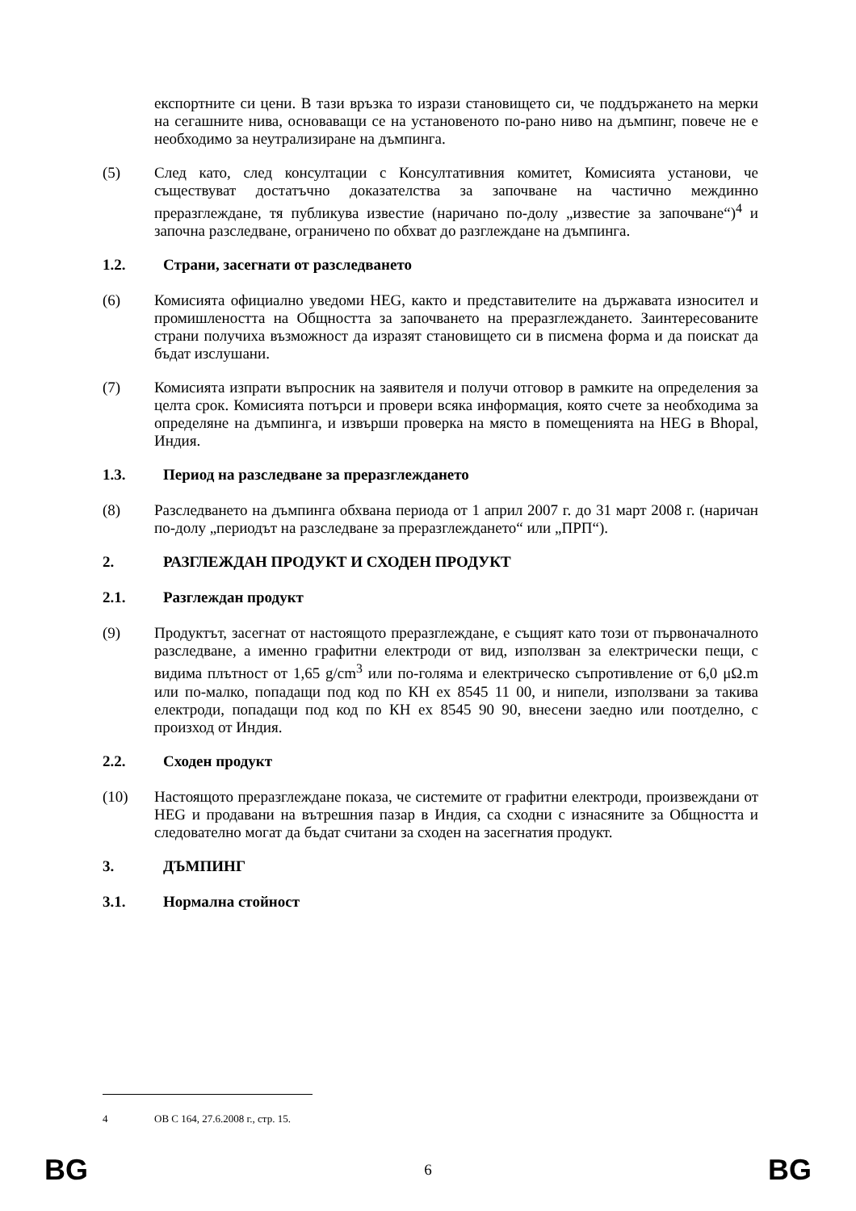експортните си цени. В тази връзка то изрази становището си, че поддържането на мерки на сегашните нива, основаващи се на установеното по-рано ниво на дъмпинг, повече не е необходимо за неутрализиране на дъмпинга.
(5) След като, след консултации с Консултативния комитет, Комисията установи, че съществуват достатъчно доказателства за започване на частично междинно преразглеждане, тя публикува известие (наричано по-долу „известие за започване“)<sup>4</sup> и започна разследване, ограничено по обхват до разглеждане на дъмпинга.
1.2. Страни, засегнати от разследването
(6) Комисията официално уведоми HEG, както и представителите на държавата износител и промишлеността на Общността за започването на преразглеждането. Заинтересованите страни получиха възможност да изразят становището си в писмена форма и да поискат да бъдат изслушани.
(7) Комисията изпрати въпросник на заявителя и получи отговор в рамките на определения за целта срок. Комисията потърси и провери всяка информация, която счете за необходима за определяне на дъмпинга, и извърши проверка на място в помещенията на HEG в Bhopal, Индия.
1.3. Период на разследване за преразглеждането
(8) Разследването на дъмпинга обхвана периода от 1 април 2007 г. до 31 март 2008 г. (наричан по-долу „периодът на разследване за преразглеждането“ или „ПРП“).
2. РАЗГЛЕЖДАН ПРОДУКТ И СХОДЕН ПРОДУКТ
2.1. Разглеждан продукт
(9) Продуктът, засегнат от настоящото преразглеждане, е същият като този от първоначалното разследване, а именно графитни електроди от вид, използван за електрически пещи, с видима плътност от 1,65 g/cm<sup>3</sup> или по-голяма и електрическо съпротивление от 6,0 μΩ.m или по-малко, попадащи под код по КН ex 8545 11 00, и нипели, използвани за такива електроди, попадащи под код по КН ex 8545 90 90, внесени заедно или поотделно, с произход от Индия.
2.2. Сходен продукт
(10) Настоящото преразглеждане показа, че системите от графитни електроди, произвеждани от HEG и продавани на вътрешния пазар в Индия, са сходни с изнасяните за Общността и следователно могат да бъдат считани за сходен на засегнатия продукт.
3. ДЪМПИНГ
3.1. Нормална стойност
4 ОВ C 164, 27.6.2008 г., стр. 15.
BG 6 BG